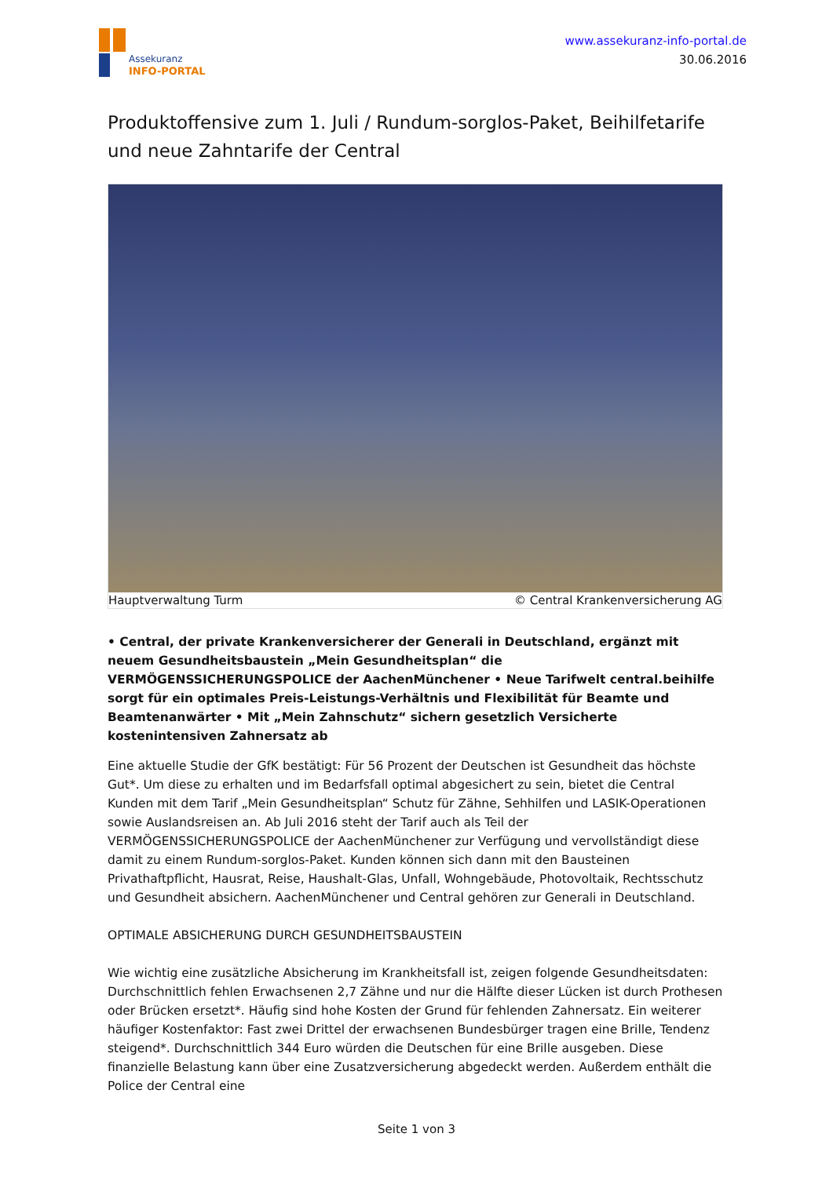Assekuranz
INFO-PORTAL
www.assekuranz-info-portal.de
30.06.2016
Produktoffensive zum 1. Juli / Rundum-sorglos-Paket, Beihilfetarife und neue Zahntarife der Central
Hauptverwaltung Turm © Central Krankenversicherung AG
• Central, der private Krankenversicherer der Generali in Deutschland, ergänzt mit neuem Gesundheitsbaustein „Mein Gesundheitsplan“ die VERMÖGENSSICHERUNGSPOLICE der AachenMünchener • Neue Tarifwelt central.beihilfe sorgt für ein optimales Preis-Leistungs-Verhältnis und Flexibilität für Beamte und Beamtenanwärter • Mit „Mein Zahnschutz“ sichern gesetzlich Versicherte kostenintensiven Zahnersatz ab
Eine aktuelle Studie der GfK bestätigt: Für 56 Prozent der Deutschen ist Gesundheit das höchste Gut*. Um diese zu erhalten und im Bedarfsfall optimal abgesichert zu sein, bietet die Central Kunden mit dem Tarif „Mein Gesundheitsplan“ Schutz für Zähne, Sehhilfen und LASIK-Operationen sowie Auslandsreisen an. Ab Juli 2016 steht der Tarif auch als Teil der VERMÖGENSSICHERUNGSPOLICE der AachenMünchener zur Verfügung und vervollständigt diese damit zu einem Rundum-sorglos-Paket. Kunden können sich dann mit den Bausteinen Privathaftpflicht, Hausrat, Reise, Haushalt-Glas, Unfall, Wohngebäude, Photovoltaik, Rechtsschutz und Gesundheit absichern. AachenMünchener und Central gehören zur Generali in Deutschland.
OPTIMALE ABSICHERUNG DURCH GESUNDHEITSBAUSTEIN
Wie wichtig eine zusätzliche Absicherung im Krankheitsfall ist, zeigen folgende Gesundheitsdaten: Durchschnittlich fehlen Erwachsenen 2,7 Zähne und nur die Hälfte dieser Lücken ist durch Prothesen oder Brücken ersetzt*. Häufig sind hohe Kosten der Grund für fehlenden Zahnersatz. Ein weiterer häufiger Kostenfaktor: Fast zwei Drittel der erwachsenen Bundesbürger tragen eine Brille, Tendenz steigend*. Durchschnittlich 344 Euro würden die Deutschen für eine Brille ausgeben. Diese finanzielle Belastung kann über eine Zusatzversicherung abgedeckt werden. Außerdem enthält die Police der Central eine
Seite 1 von 3